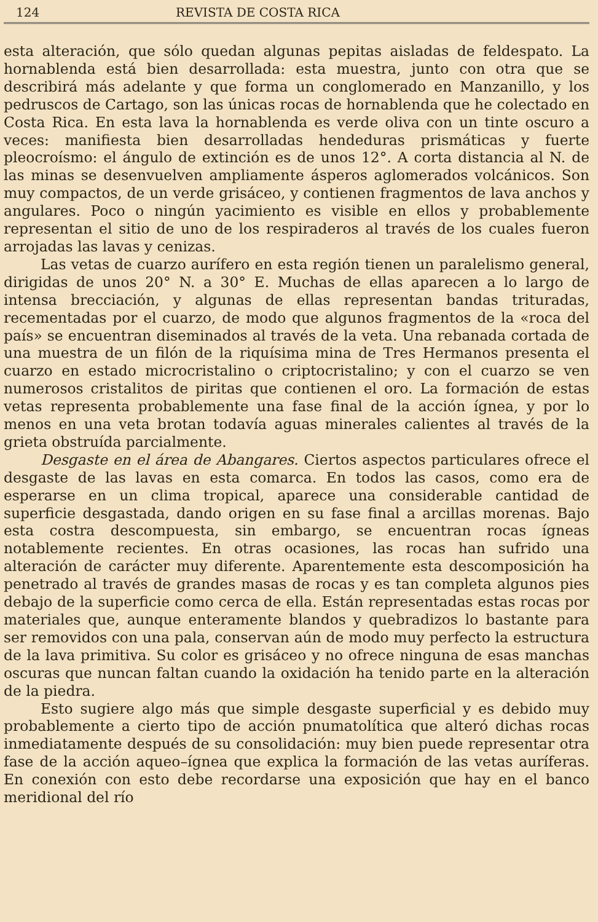124 REVISTA DE COSTA RICA
esta alteración, que sólo quedan algunas pepitas aisladas de feldespato. La hornablenda está bien desarrollada: esta muestra, junto con otra que se describirá más adelante y que forma un conglomerado en Manzanillo, y los pedruscos de Cartago, son las únicas rocas de hornablenda que he colectado en Costa Rica. En esta lava la hornablenda es verde oliva con un tinte oscuro a veces: manifiesta bien desarrolladas hendeduras prismáticas y fuerte pleocroísmo: el ángulo de extinción es de unos 12°. A corta distancia al N. de las minas se desenvuelven ampliamente ásperos aglomerados volcánicos. Son muy compactos, de un verde grisáceo, y contienen fragmentos de lava anchos y angulares. Poco o ningún yacimiento es visible en ellos y probablemente representan el sitio de uno de los respiraderos al través de los cuales fueron arrojadas las lavas y cenizas.
Las vetas de cuarzo aurífero en esta región tienen un paralelismo general, dirigidas de unos 20° N. a 30° E. Muchas de ellas aparecen a lo largo de intensa brecciación, y algunas de ellas representan bandas trituradas, recementadas por el cuarzo, de modo que algunos fragmentos de la «roca del país» se encuentran diseminados al través de la veta. Una rebanada cortada de una muestra de un filón de la riquísima mina de Tres Hermanos presenta el cuarzo en estado microcristalino o criptocristalino; y con el cuarzo se ven numerosos cristalitos de piritas que contienen el oro. La formación de estas vetas representa probablemente una fase final de la acción ígnea, y por lo menos en una veta brotan todavía aguas minerales calientes al través de la grieta obstruída parcialmente.
Desgaste en el área de Abangares. Ciertos aspectos particulares ofrece el desgaste de las lavas en esta comarca. En todos las casos, como era de esperarse en un clima tropical, aparece una considerable cantidad de superficie desgastada, dando origen en su fase final a arcillas morenas. Bajo esta costra descompuesta, sin embargo, se encuentran rocas ígneas notablemente recientes. En otras ocasiones, las rocas han sufrido una alteración de carácter muy diferente. Aparentemente esta descomposición ha penetrado al través de grandes masas de rocas y es tan completa algunos pies debajo de la superficie como cerca de ella. Están representadas estas rocas por materiales que, aunque enteramente blandos y quebradizos lo bastante para ser removidos con una pala, conservan aún de modo muy perfecto la estructura de la lava primitiva. Su color es grisáceo y no ofrece ninguna de esas manchas oscuras que nuncan faltan cuando la oxidación ha tenido parte en la alteración de la piedra.
Esto sugiere algo más que simple desgaste superficial y es debido muy probablemente a cierto tipo de acción pnumatolítica que alteró dichas rocas inmediatamente después de su consolidación: muy bien puede representar otra fase de la acción aqueo–ígnea que explica la formación de las vetas auríferas. En conexión con esto debe recordarse una exposición que hay en el banco meridional del río